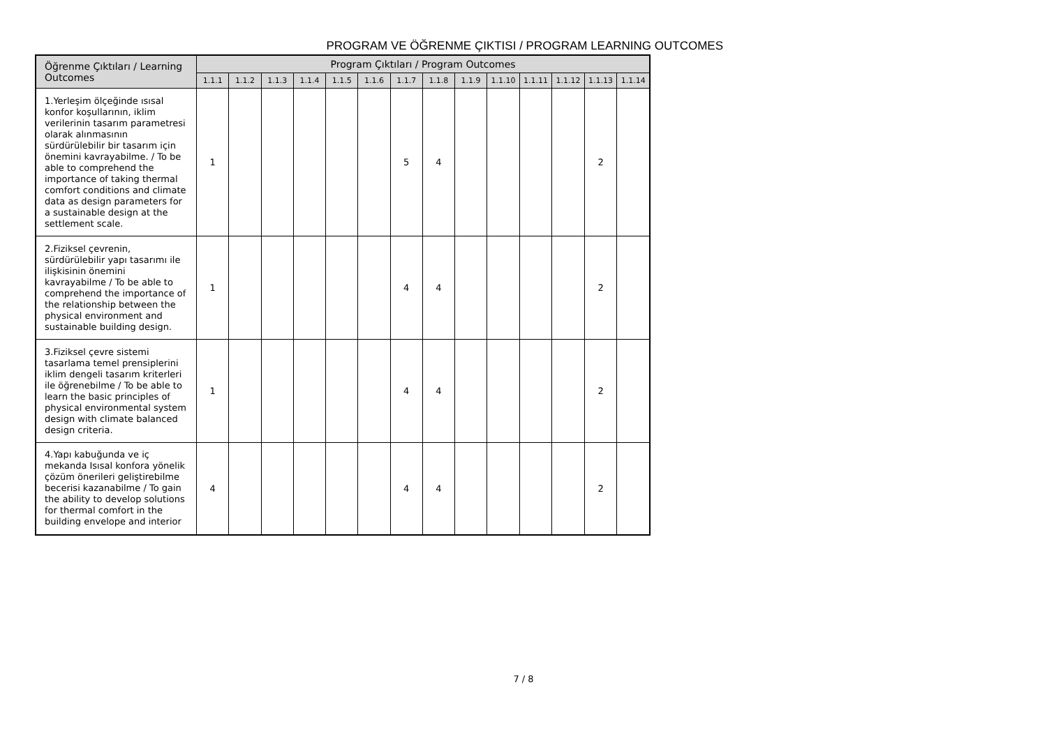PROGRAM VE ÖĞRENME ÇIKTISI / PROGRAM LEARNING OUTCOMES
| Öğrenme Çıktıları / Learning Outcomes | Program Çıktıları / Program Outcomes | | | | | | | | | | | | | |
| --- | --- | --- | --- | --- | --- | --- | --- | --- | --- | --- | --- | --- | --- | --- |
| | 1.1.1 | 1.1.2 | 1.1.3 | 1.1.4 | 1.1.5 | 1.1.6 | 1.1.7 | 1.1.8 | 1.1.9 | 1.1.10 | 1.1.11 | 1.1.12 | 1.1.13 | 1.1.14 |
| 1.Yerleşim ölçeğinde ısısal konfor koşullarının, iklim verilerinin tasarım parametresi olarak alınmasının sürdürülebilir bir tasarım için önemini kavrayabilme. / To be able to comprehend the importance of taking thermal comfort conditions and climate data as design parameters for a sustainable design at the settlement scale. | 1 | | | | | | 5 | 4 | | | | | 2 | |
| 2.Fiziksel çevrenin, sürdürülebilir yapı tasarımı ile ilişkisinin önemini kavrayabilme / To be able to comprehend the importance of the relationship between the physical environment and sustainable building design. | 1 | | | | | | 4 | 4 | | | | | 2 | |
| 3.Fiziksel çevre sistemi tasarlama temel prensiplerini iklim dengeli tasarım kriterleri ile öğrenebilme / To be able to learn the basic principles of physical environmental system design with climate balanced design criteria. | 1 | | | | | | 4 | 4 | | | | | 2 | |
| 4.Yapı kabuğunda ve iç mekanda Isısal konfora yönelik çözüm önerileri geliştirebilme becerisi kazanabilme / To gain the ability to develop solutions for thermal comfort in the building envelope and interior | 4 | | | | | | 4 | 4 | | | | | 2 | |
7 / 8